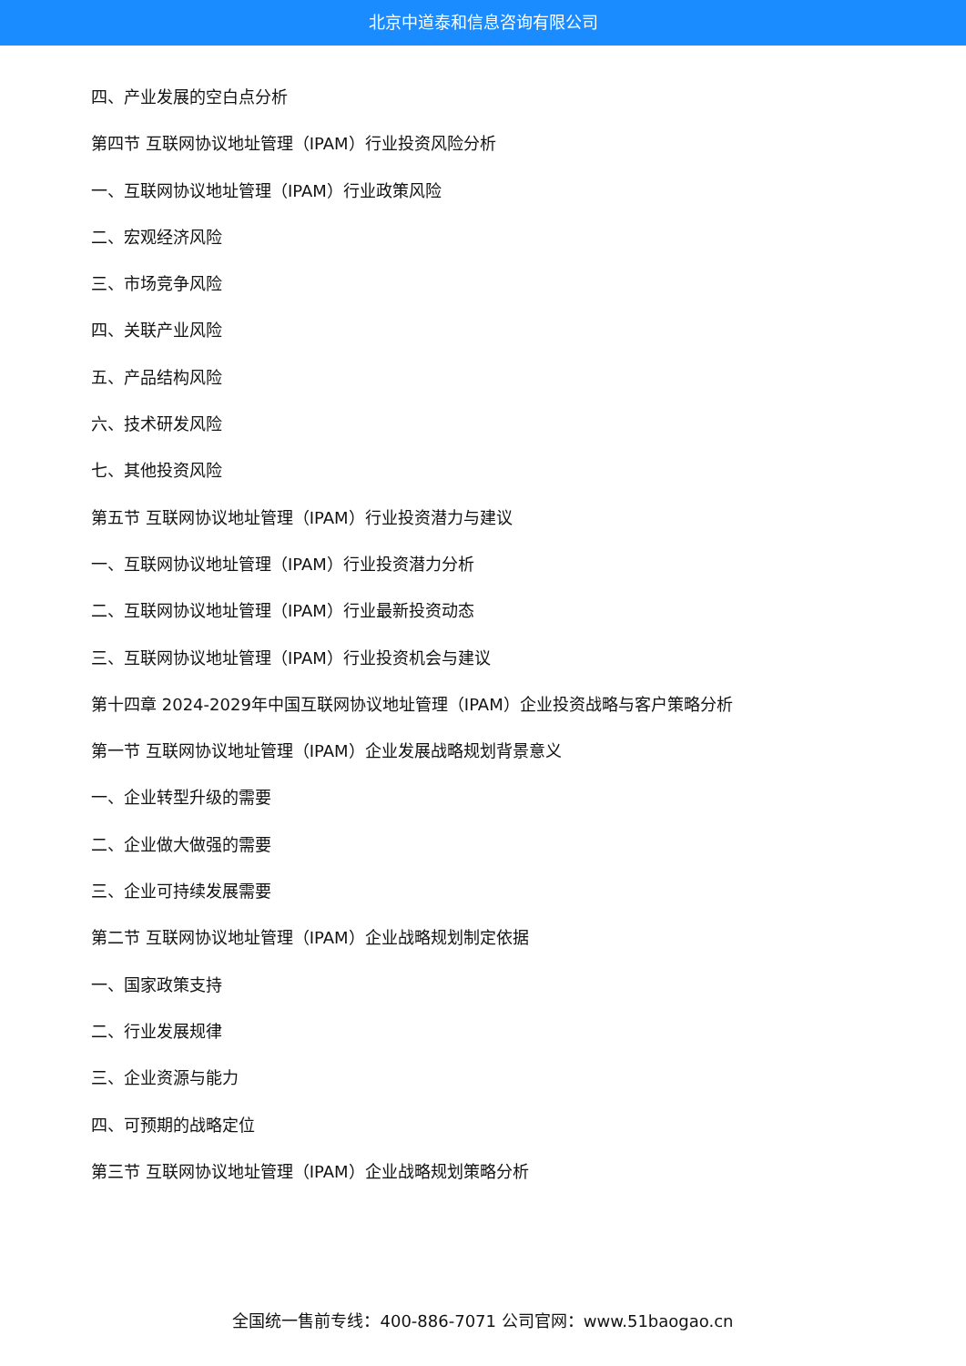北京中道泰和信息咨询有限公司
四、产业发展的空白点分析
第四节 互联网协议地址管理（IPAM）行业投资风险分析
一、互联网协议地址管理（IPAM）行业政策风险
二、宏观经济风险
三、市场竞争风险
四、关联产业风险
五、产品结构风险
六、技术研发风险
七、其他投资风险
第五节 互联网协议地址管理（IPAM）行业投资潜力与建议
一、互联网协议地址管理（IPAM）行业投资潜力分析
二、互联网协议地址管理（IPAM）行业最新投资动态
三、互联网协议地址管理（IPAM）行业投资机会与建议
第十四章 2024-2029年中国互联网协议地址管理（IPAM）企业投资战略与客户策略分析
第一节 互联网协议地址管理（IPAM）企业发展战略规划背景意义
一、企业转型升级的需要
二、企业做大做强的需要
三、企业可持续发展需要
第二节 互联网协议地址管理（IPAM）企业战略规划制定依据
一、国家政策支持
二、行业发展规律
三、企业资源与能力
四、可预期的战略定位
第三节 互联网协议地址管理（IPAM）企业战略规划策略分析
全国统一售前专线：400-886-7071 公司官网：www.51baogao.cn